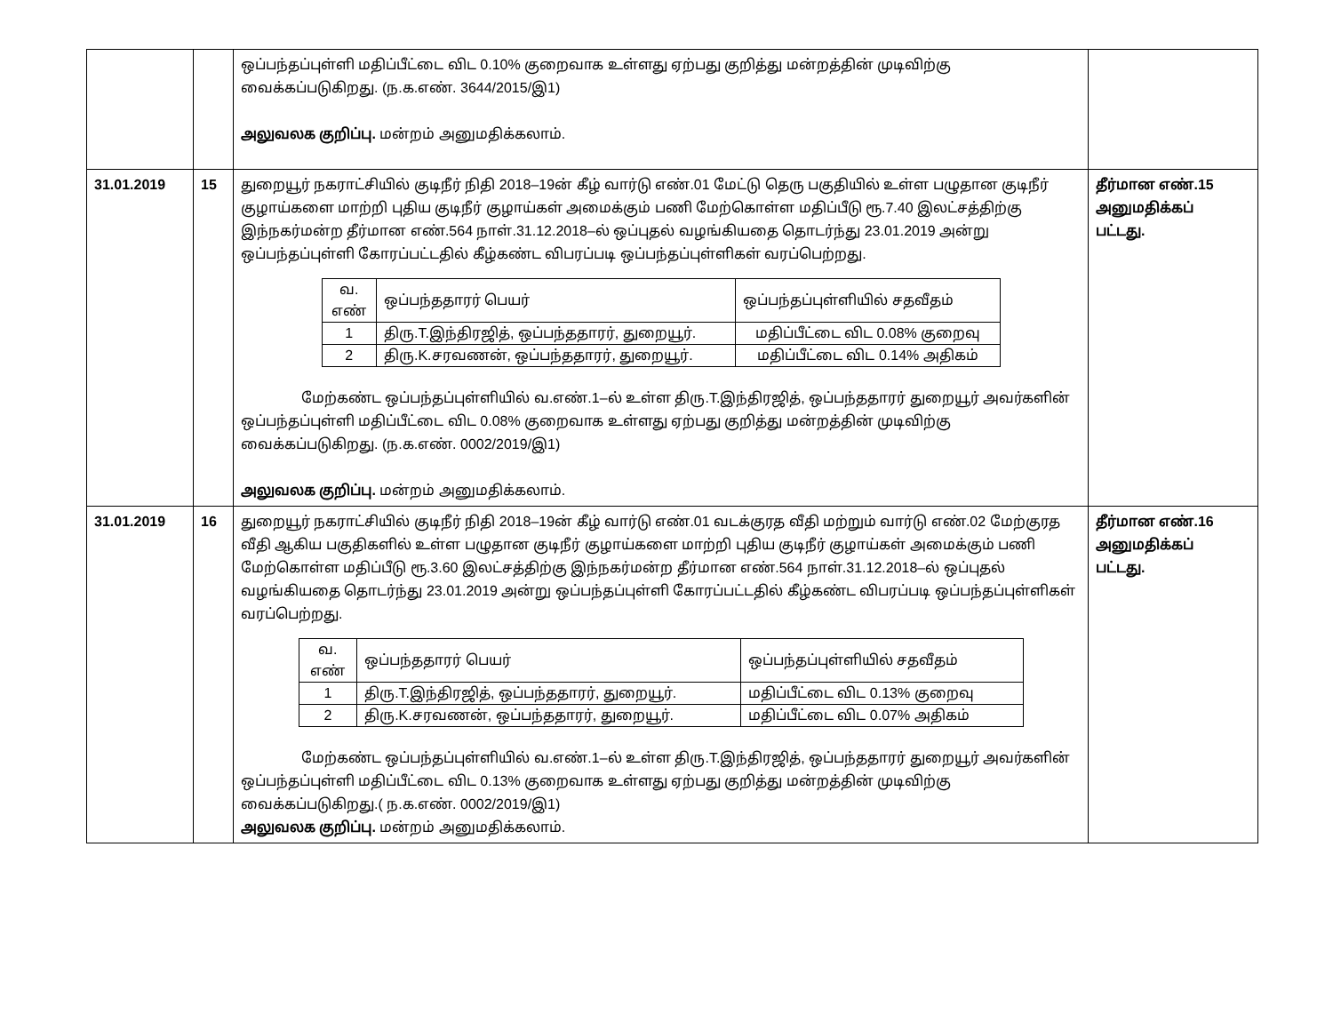| | | ஒப்பந்தப்புள்ளி மதிப்பீட்டை விட 0.10% குறைவாக உள்ளது ஏற்பது குறித்து மன்றத்தின் முடிவிற்கு வைக்கப்படுகிறது. (ந.க.எண். 3644/2015/இ1) அலுவலக குறிப்பு. மன்றம் அனுமதிக்கலாம். | |
| 31.01.2019 | 15 | துறையூர் நகராட்சியில் குடிநீர் நிதி 2018–19ன் கீழ் வார்டு எண்.01 மேட்டு தெரு பகுதியில் உள்ள பழுதான குடிநீர் குழாய்களை மாற்றி புதிய குடிநீர் குழாய்கள் அமைக்கும் பணி மேற்கொள்ள மதிப்பீடு ரூ.7.40 இலட்சத்திற்கு இந்நகர்மன்ற தீர்மான எண்.564 நாள்.31.12.2018–ல் ஒப்புதல் வழங்கியதை தொடர்ந்து 23.01.2019 அன்று ஒப்பந்தப்புள்ளி கோரப்பட்டதில் கீழ்கண்ட விபரப்படி ஒப்பந்தப்புள்ளிகள் வரப்பெற்றது. / வ. எண் / ஒப்பந்ததாரர் பெயர் / ஒப்பந்தப்புள்ளியில் சதவீதம் / / --- / --- / --- / / 1 / திரு.T.இந்திரஜித், ஒப்பந்ததாரர், துறையூர். / மதிப்பீட்டை விட 0.08% குறைவு / / 2 / திரு.K.சரவணன், ஒப்பந்ததாரர், துறையூர். / மதிப்பீட்டை விட 0.14% அதிகம் / மேற்கண்ட ஒப்பந்தப்புள்ளியில் வ.எண்.1–ல் உள்ள திரு.T.இந்திரஜித், ஒப்பந்ததாரர் துறையூர் அவர்களின் ஒப்பந்தப்புள்ளி மதிப்பீட்டை விட 0.08% குறைவாக உள்ளது ஏற்பது குறித்து மன்றத்தின் முடிவிற்கு வைக்கப்படுகிறது. (ந.க.எண். 0002/2019/இ1) அலுவலக குறிப்பு. மன்றம் அனுமதிக்கலாம். | தீர்மான எண்.15 அனுமதிக்கப் பட்டது. |
| 31.01.2019 | 16 | துறையூர் நகராட்சியில் குடிநீர் நிதி 2018–19ன் கீழ் வார்டு எண்.01 வடக்குரத வீதி மற்றும் வார்டு எண்.02 மேற்குரத வீதி ஆகிய பகுதிகளில் உள்ள பழுதான குடிநீர் குழாய்களை மாற்றி புதிய குடிநீர் குழாய்கள் அமைக்கும் பணி மேற்கொள்ள மதிப்பீடு ரூ.3.60 இலட்சத்திற்கு இந்நகர்மன்ற தீர்மான எண்.564 நாள்.31.12.2018–ல் ஒப்புதல் வழங்கியதை தொடர்ந்து 23.01.2019 அன்று ஒப்பந்தப்புள்ளி கோரப்பட்டதில் கீழ்கண்ட விபரப்படி ஒப்பந்தப்புள்ளிகள் வரப்பெற்றது. / வ. எண் / ஒப்பந்ததாரர் பெயர் / ஒப்பந்தப்புள்ளியில் சதவீதம் / / --- / --- / --- / / 1 / திரு.T.இந்திரஜித், ஒப்பந்ததாரர், துறையூர். / மதிப்பீட்டை விட 0.13% குறைவு / / 2 / திரு.K.சரவணன், ஒப்பந்ததாரர், துறையூர். / மதிப்பீட்டை விட 0.07% அதிகம் / மேற்கண்ட ஒப்பந்தப்புள்ளியில் வ.எண்.1–ல் உள்ள திரு.T.இந்திரஜித், ஒப்பந்ததாரர் துறையூர் அவர்களின் ஒப்பந்தப்புள்ளி மதிப்பீட்டை விட 0.13% குறைவாக உள்ளது ஏற்பது குறித்து மன்றத்தின் முடிவிற்கு வைக்கப்படுகிறது.( ந.க.எண். 0002/2019/இ1) அலுவலக குறிப்பு. மன்றம் அனுமதிக்கலாம். | தீர்மான எண்.16 அனுமதிக்கப் பட்டது. |